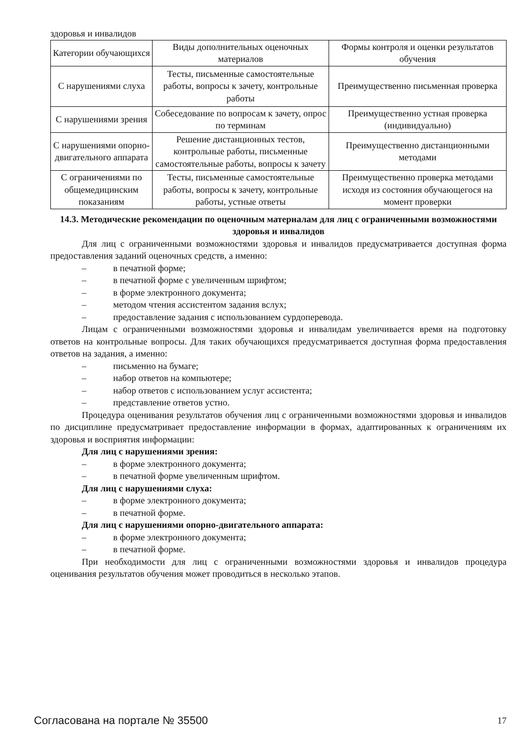здоровья и инвалидов
| Категории обучающихся | Виды дополнительных оценочных материалов | Формы контроля и оценки результатов обучения |
| С нарушениями слуха | Тесты, письменные самостоятельные работы, вопросы к зачету, контрольные работы | Преимущественно письменная проверка |
| С нарушениями зрения | Собеседование по вопросам к зачету, опрос по терминам | Преимущественно устная проверка (индивидуально) |
| С нарушениями опорно-двигательного аппарата | Решение дистанционных тестов, контрольные работы, письменные самостоятельные работы, вопросы к зачету | Преимущественно дистанционными методами |
| С ограничениями по общемедицинским показаниям | Тесты, письменные самостоятельные работы, вопросы к зачету, контрольные работы, устные ответы | Преимущественно проверка методами исходя из состояния обучающегося на момент проверки |
14.3. Методические рекомендации по оценочным материалам для лиц с ограниченными возможностями здоровья и инвалидов
Для лиц с ограниченными возможностями здоровья и инвалидов предусматривается доступная форма предоставления заданий оценочных средств, а именно:
– в печатной форме;
– в печатной форме с увеличенным шрифтом;
– в форме электронного документа;
– методом чтения ассистентом задания вслух;
– предоставление задания с использованием сурдоперевода.
Лицам с ограниченными возможностями здоровья и инвалидам увеличивается время на подготовку ответов на контрольные вопросы. Для таких обучающихся предусматривается доступная форма предоставления ответов на задания, а именно:
– письменно на бумаге;
– набор ответов на компьютере;
– набор ответов с использованием услуг ассистента;
– представление ответов устно.
Процедура оценивания результатов обучения лиц с ограниченными возможностями здоровья и инвалидов по дисциплине предусматривает предоставление информации в формах, адаптированных к ограничениям их здоровья и восприятия информации:
Для лиц с нарушениями зрения:
– в форме электронного документа;
– в печатной форме увеличенным шрифтом.
Для лиц с нарушениями слуха:
– в форме электронного документа;
– в печатной форме.
Для лиц с нарушениями опорно-двигательного аппарата:
– в форме электронного документа;
– в печатной форме.
При необходимости для лиц с ограниченными возможностями здоровья и инвалидов процедура оценивания результатов обучения может проводиться в несколько этапов.
Согласована на портале № 35500 17